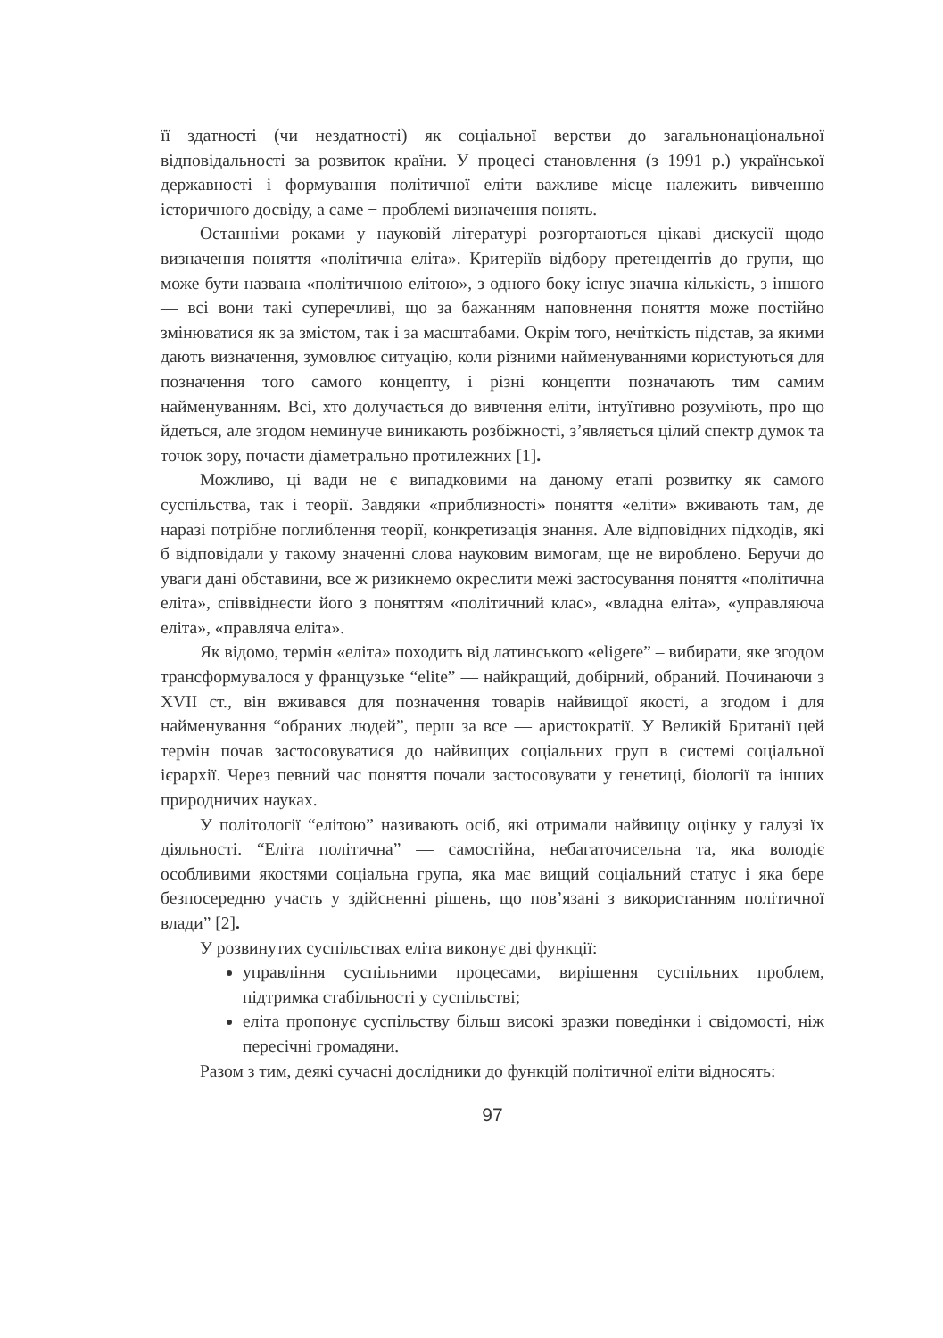її здатності (чи нездатності) як соціальної верстви до загальнонаціональної відповідальності за розвиток країни. У процесі становлення (з 1991 р.) української державності і формування політичної еліти важливе місце належить вивченню історичного досвіду, а саме − проблемі визначення понять.
Останніми роками у науковій літературі розгортаються цікаві дискусії щодо визначення поняття «політична еліта». Критеріїв відбору претендентів до групи, що може бути названа «політичною елітою», з одного боку існує значна кількість, з іншого — всі вони такі суперечливі, що за бажанням наповнення поняття може постійно змінюватися як за змістом, так і за масштабами. Окрім того, нечіткість підстав, за якими дають визначення, зумовлює ситуацію, коли різними найменуваннями користуються для позначення того самого концепту, і різні концепти позначають тим самим найменуванням. Всі, хто долучається до вивчення еліти, інтуїтивно розуміють, про що йдеться, але згодом неминуче виникають розбіжності, з’являється цілий спектр думок та точок зору, почасти діаметрально протилежних [1].
Можливо, ці вади не є випадковими на даному етапі розвитку як самого суспільства, так і теорії. Завдяки «приблизності» поняття «еліти» вживають там, де наразі потрібне поглиблення теорії, конкретизація знання. Але відповідних підходів, які б відповідали у такому значенні слова науковим вимогам, ще не вироблено. Беручи до уваги дані обставини, все ж ризикнемо окреслити межі застосування поняття «політична еліта», співвіднести його з поняттям «політичний клас», «владна еліта», «управляюча еліта», «правляча еліта».
Як відомо, термін «еліта» походить від латинського «eligere” – вибирати, яке згодом трансформувалося у французьке “elite” — найкращий, добірний, обраний. Починаючи з XVII ст., він вживався для позначення товарів найвищої якості, а згодом і для найменування “обраних людей”, перш за все — аристократії. У Великій Британії цей термін почав застосовуватися до найвищих соціальних груп в системі соціальної ієрархії. Через певний час поняття почали застосовувати у генетиці, біології та інших природничих науках.
У політології “елітою” називають осіб, які отримали найвищу оцінку у галузі їх діяльності. “Еліта політична” — самостійна, небагаточисельна та, яка володіє особливими якостями соціальна група, яка має вищий соціальний статус і яка бере безпосередню участь у здійсненні рішень, що пов’язані з використанням політичної влади” [2].
У розвинутих суспільствах еліта виконує дві функції:
управління суспільними процесами, вирішення суспільних проблем, підтримка стабільності у суспільстві;
еліта пропонує суспільству більш високі зразки поведінки і свідомості, ніж пересічні громадяни.
Разом з тим, деякі сучасні дослідники до функцій політичної еліти відносять:
97